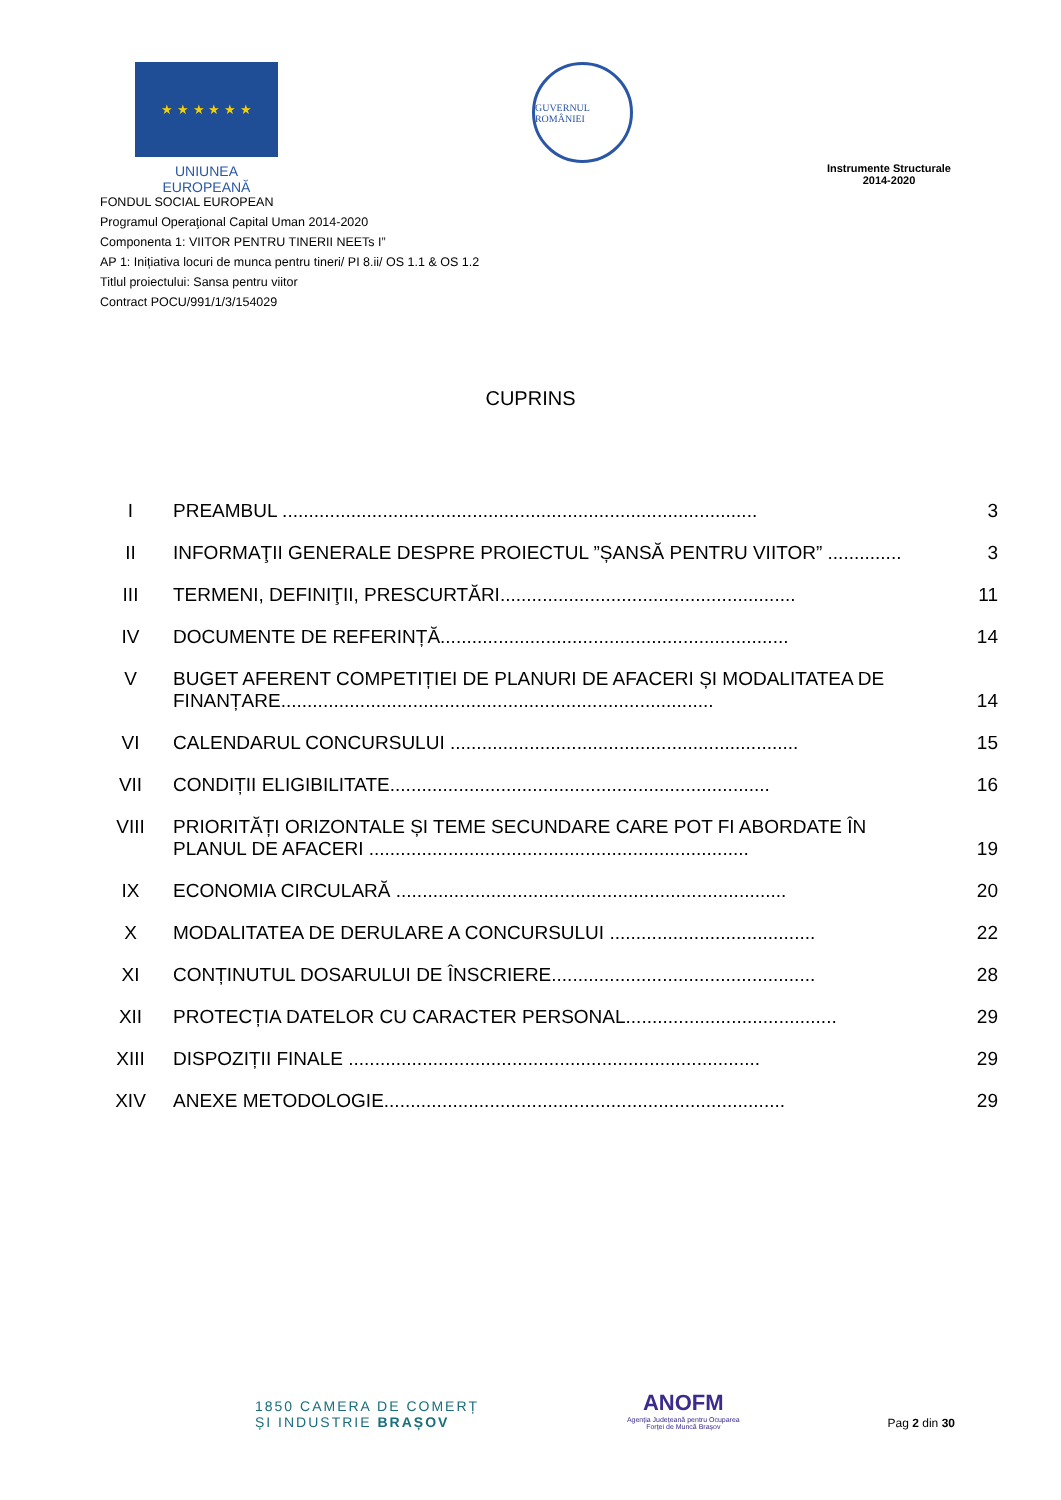★ ★ ★ ★ ★ ★
UNIUNEA EUROPEANĂ
GUVERNUL ROMÂNIEI
Instrumente Structurale
2014-2020
FONDUL SOCIAL EUROPEAN
Programul Operaţional Capital Uman 2014-2020
Componenta 1: VIITOR PENTRU TINERII NEETs I”
AP 1: Inițiativa locuri de munca pentru tineri/ PI 8.ii/ OS 1.1 & OS 1.2
Titlul proiectului: Sansa pentru viitor
Contract POCU/991/1/3/154029
CUPRINS
| I | PREAMBUL .......................................................................................... | 3 |
| II | INFORMAŢII GENERALE DESPRE PROIECTUL ”ȘANSĂ PENTRU VIITOR” .............. | 3 |
| III | TERMENI, DEFINIŢII, PRESCURTĂRI........................................................ | 11 |
| IV | DOCUMENTE DE REFERINȚĂ.................................................................. | 14 |
| V | BUGET AFERENT COMPETIȚIEI DE PLANURI DE AFACERI ȘI MODALITATEA DE FINANȚARE.................................................................................. | 14 |
| VI | CALENDARUL CONCURSULUI .................................................................. | 15 |
| VII | CONDIȚII ELIGIBILITATE........................................................................ | 16 |
| VIII | PRIORITĂȚI ORIZONTALE ȘI TEME SECUNDARE CARE POT FI ABORDATE ÎN PLANUL DE AFACERI ........................................................................ | 19 |
| IX | ECONOMIA CIRCULARĂ .......................................................................... | 20 |
| X | MODALITATEA DE DERULARE A CONCURSULUI ....................................... | 22 |
| XI | CONȚINUTUL DOSARULUI DE ÎNSCRIERE.................................................. | 28 |
| XII | PROTECȚIA DATELOR CU CARACTER PERSONAL........................................ | 29 |
| XIII | DISPOZIȚII FINALE .............................................................................. | 29 |
| XIV | ANEXE METODOLOGIE............................................................................ | 29 |
1850 CAMERA DE COMERȚ
ȘI INDUSTRIE BRAȘOV
ANOFM
Agenția Județeană pentru Ocuparea
Forței de Muncă Brașov
Pag 2 din 30